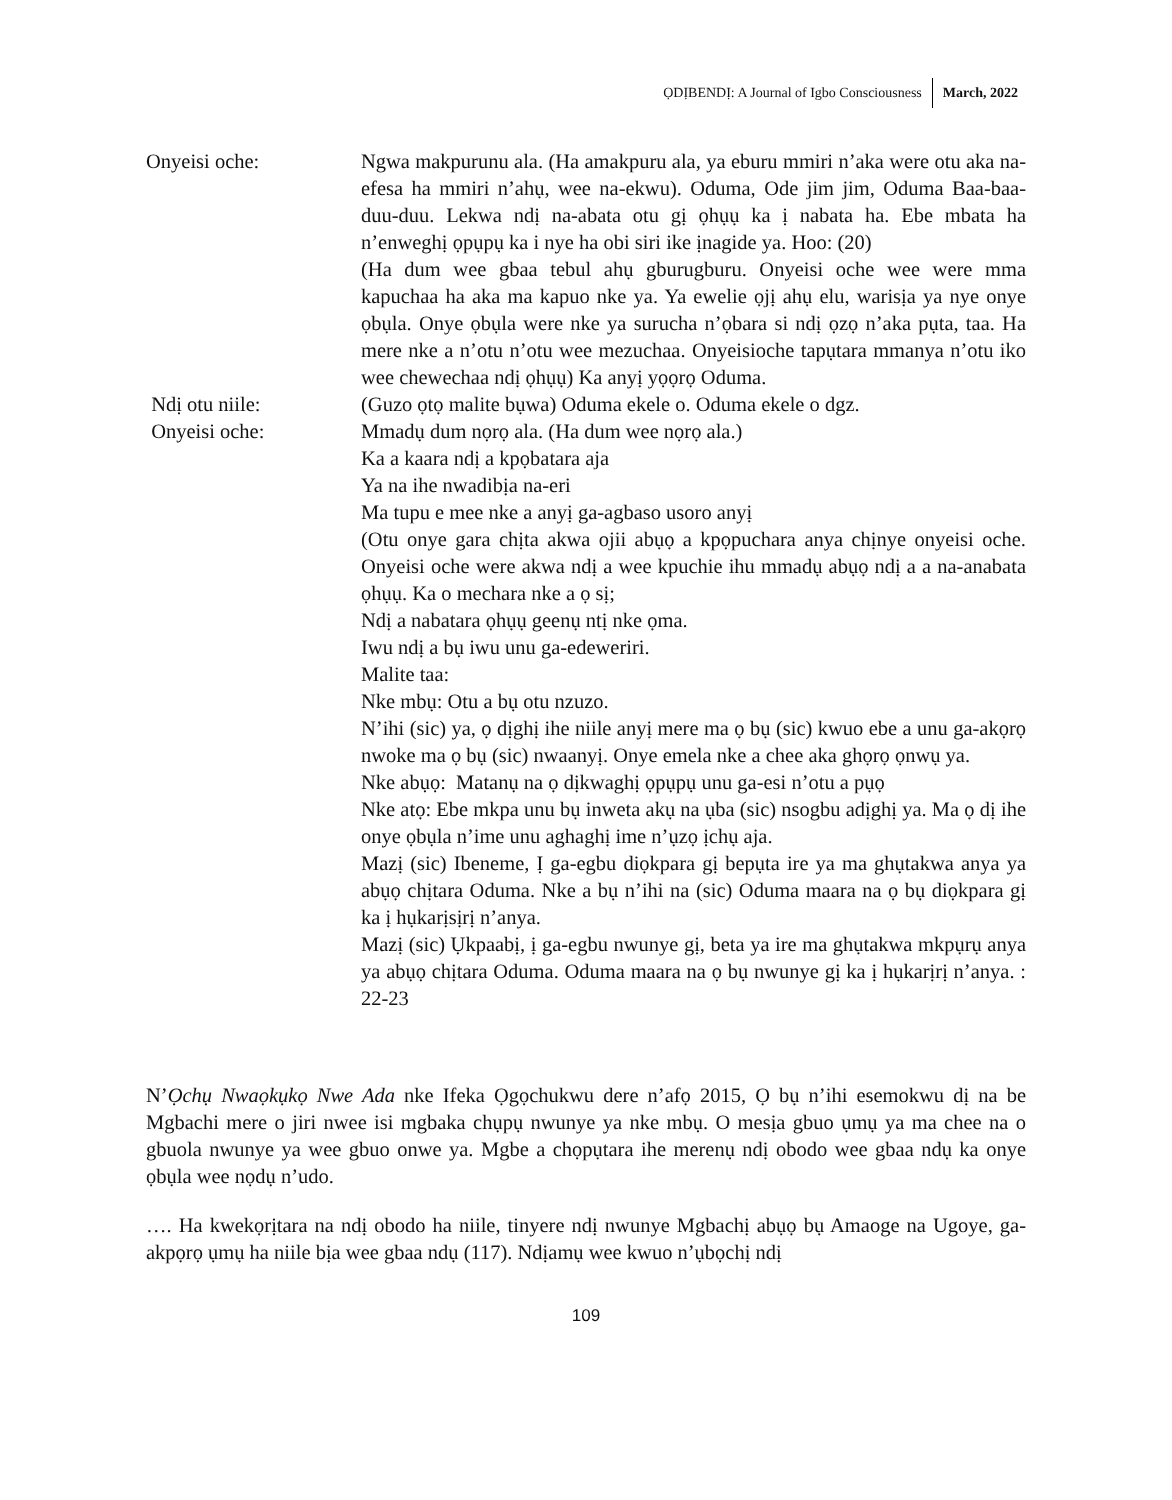ỌDỊBENDỊ: A Journal of Igbo Consciousness March, 2022
Onyeisi oche: Ngwa makpurunu ala. (Ha amakpuru ala, ya eburu mmiri n’aka were otu aka na-efesa ha mmiri n’ahụ, wee na-ekwu). Oduma, Ode jim jim, Oduma Baa-baa-duu-duu. Lekwa ndị na-abata otu gị ọhụụ ka ị nabata ha. Ebe mbata ha n’enweghị ọpụpụ ka i nye ha obi siri ike ịnagide ya. Hoo: (20)
(Ha dum wee gbaa tebul ahụ gburugburu. Onyeisi oche wee were mma kapuchaa ha aka ma kapuo nke ya. Ya ewelie ọjị ahụ elu, warisịa ya nye onye ọbụla. Onye ọbụla were nke ya surucha n’ọbara si ndị ọzọ n’aka pụta, taa. Ha mere nke a n’otu n’otu wee mezuchaa. Onyeisioche tapụtara mmanya n’otu iko wee chewechaa ndị ọhụụ) Ka anyị yọọrọ Oduma.
Ndị otu niile: (Guzo ọtọ malite bụwa) Oduma ekele o. Oduma ekele o dgz.
Onyeisi oche: Mmadụ dum nọrọ ala. (Ha dum wee nọrọ ala.)
Ka a kaara ndị a kpọbatara aja
Ya na ihe nwadibịa na-eri
Ma tupu e mee nke a anyị ga-agbaso usoro anyị
(Otu onye gara chịta akwa ojii abụọ a kpọpuchara anya chịnye onyeisi oche. Onyeisi oche were akwa ndị a wee kpuchie ihu mmadụ abụọ ndị a a na-anabata ọhụụ. Ka o mechara nke a ọ sị;
Ndị a nabatara ọhụụ geenụ ntị nke ọma.
Iwu ndị a bụ iwu unu ga-edeweriri.
Malite taa:
Nke mbụ: Otu a bụ otu nzuzo.
N’ihi (sic) ya, ọ dịghị ihe niile anyị mere ma ọ bụ (sic) kwuo ebe a unu ga-akọrọ nwoke ma ọ bụ (sic) nwaanyị. Onye emela nke a chee aka ghọrọ ọnwụ ya.
Nke abụọ: Matanụ na ọ dịkwaghị ọpụpụ unu ga-esi n’otu a pụọ
Nke atọ: Ebe mkpa unu bụ inweta akụ na ụba (sic) nsogbu adịghị ya. Ma ọ dị ihe onye ọbụla n’ime unu aghaghị ime n’ụzọ ịchụ aja.
Mazị (sic) Ibeneme, Ị ga-egbu diọkpara gị bepụta ire ya ma ghụtakwa anya ya abụọ chịtara Oduma. Nke a bụ n’ihi na (sic) Oduma maara na ọ bụ diọkpara gị ka ị hụkarịsịrị n’anya.
Mazị (sic) Ụkpaabị, ị ga-egbu nwunye gị, beta ya ire ma ghụtakwa mkpụrụ anya ya abụọ chịtara Oduma. Oduma maara na ọ bụ nwunye gị ka ị hụkarịrị n’anya. : 22-23
N’Ọchụ Nwaọkụkọ Nwe Ada nke Ifeka Ọgọchukwu dere n’afọ 2015, Ọ bụ n’ihi esemokwu dị na be Mgbachi mere o jiri nwee isi mgbaka chụpụ nwunye ya nke mbụ. O mesịa gbuo ụmụ ya ma chee na o gbuola nwunye ya wee gbuo onwe ya. Mgbe a chọpụtara ihe merenụ ndị obodo wee gbaa ndụ ka onye ọbụla wee nọdụ n’udo.
…. Ha kwekọrịtara na ndị obodo ha niile, tinyere ndị nwunye Mgbachị abụọ bụ Amaoge na Ugoye, ga-akpọrọ ụmụ ha niile bịa wee gbaa ndụ (117). Ndịamụ wee kwuo n’ụbọchị ndị
109